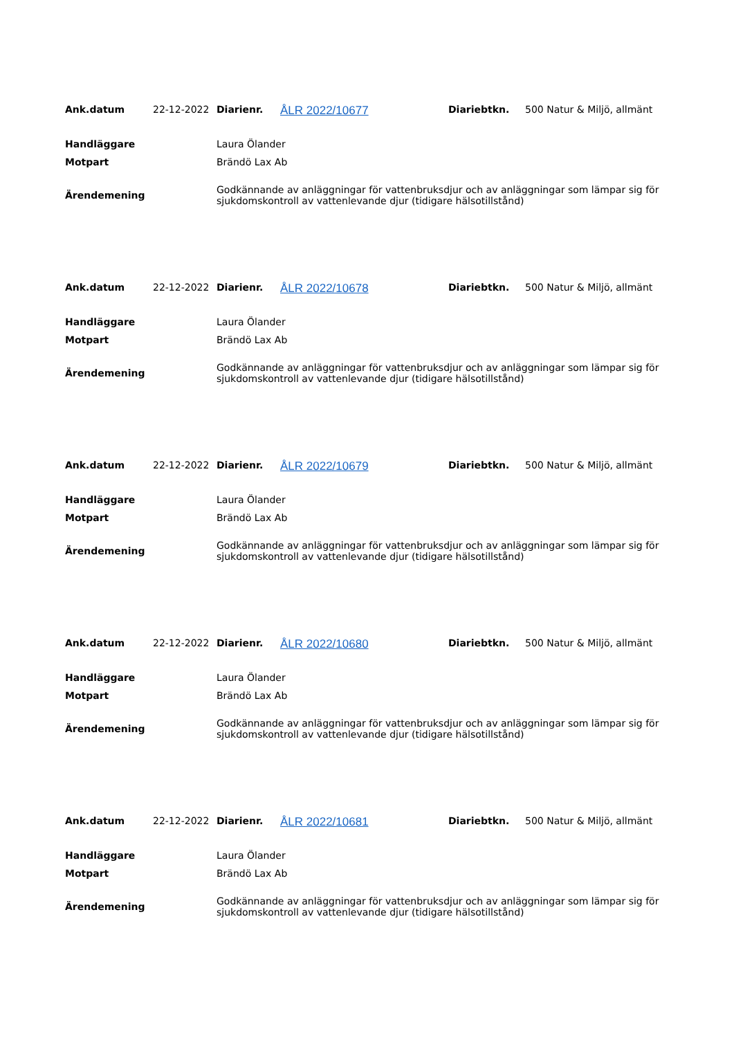| Ank.datum | 22-12-2022 | Diarienr. | ÅLR 2022/10677 | Diariebtkn. | 500 Natur & Miljö, allmänt |
| Handläggare | Laura Ölander |
| Motpart | Brändö Lax Ab |
| Ärendemening | Godkännande av anläggningar för vattenbruksdjur och av anläggningar som lämpar sig för sjukdomskontroll av vattenlevande djur (tidigare hälsotillstånd) |
| Ank.datum | 22-12-2022 | Diarienr. | ÅLR 2022/10678 | Diariebtkn. | 500 Natur & Miljö, allmänt |
| Handläggare | Laura Ölander |
| Motpart | Brändö Lax Ab |
| Ärendemening | Godkännande av anläggningar för vattenbruksdjur och av anläggningar som lämpar sig för sjukdomskontroll av vattenlevande djur (tidigare hälsotillstånd) |
| Ank.datum | 22-12-2022 | Diarienr. | ÅLR 2022/10679 | Diariebtkn. | 500 Natur & Miljö, allmänt |
| Handläggare | Laura Ölander |
| Motpart | Brändö Lax Ab |
| Ärendemening | Godkännande av anläggningar för vattenbruksdjur och av anläggningar som lämpar sig för sjukdomskontroll av vattenlevande djur (tidigare hälsotillstånd) |
| Ank.datum | 22-12-2022 | Diarienr. | ÅLR 2022/10680 | Diariebtkn. | 500 Natur & Miljö, allmänt |
| Handläggare | Laura Ölander |
| Motpart | Brändö Lax Ab |
| Ärendemening | Godkännande av anläggningar för vattenbruksdjur och av anläggningar som lämpar sig för sjukdomskontroll av vattenlevande djur (tidigare hälsotillstånd) |
| Ank.datum | 22-12-2022 | Diarienr. | ÅLR 2022/10681 | Diariebtkn. | 500 Natur & Miljö, allmänt |
| Handläggare | Laura Ölander |
| Motpart | Brändö Lax Ab |
| Ärendemening | Godkännande av anläggningar för vattenbruksdjur och av anläggningar som lämpar sig för sjukdomskontroll av vattenlevande djur (tidigare hälsotillstånd) |